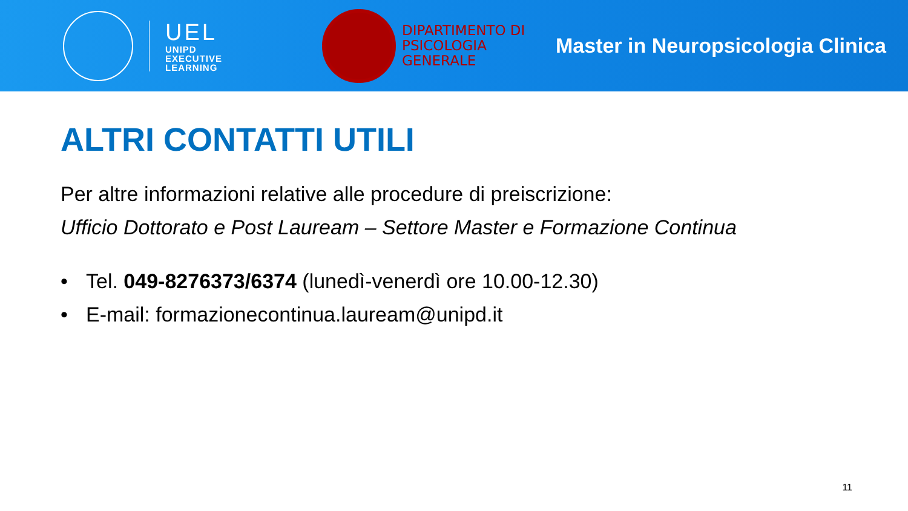UEL
UNIPD
EXECUTIVE
LEARNING
DIPARTIMENTO DI
PSICOLOGIA
GENERALE
Master in Neuropsicologia Clinica
ALTRI CONTATTI UTILI
Per altre informazioni relative alle procedure di preiscrizione:
Ufficio Dottorato e Post Lauream – Settore Master e Formazione Continua
• Tel. 049-8276373/6374 (lunedì-venerdì ore 10.00-12.30)
• E-mail: formazionecontinua.lauream@unipd.it
11